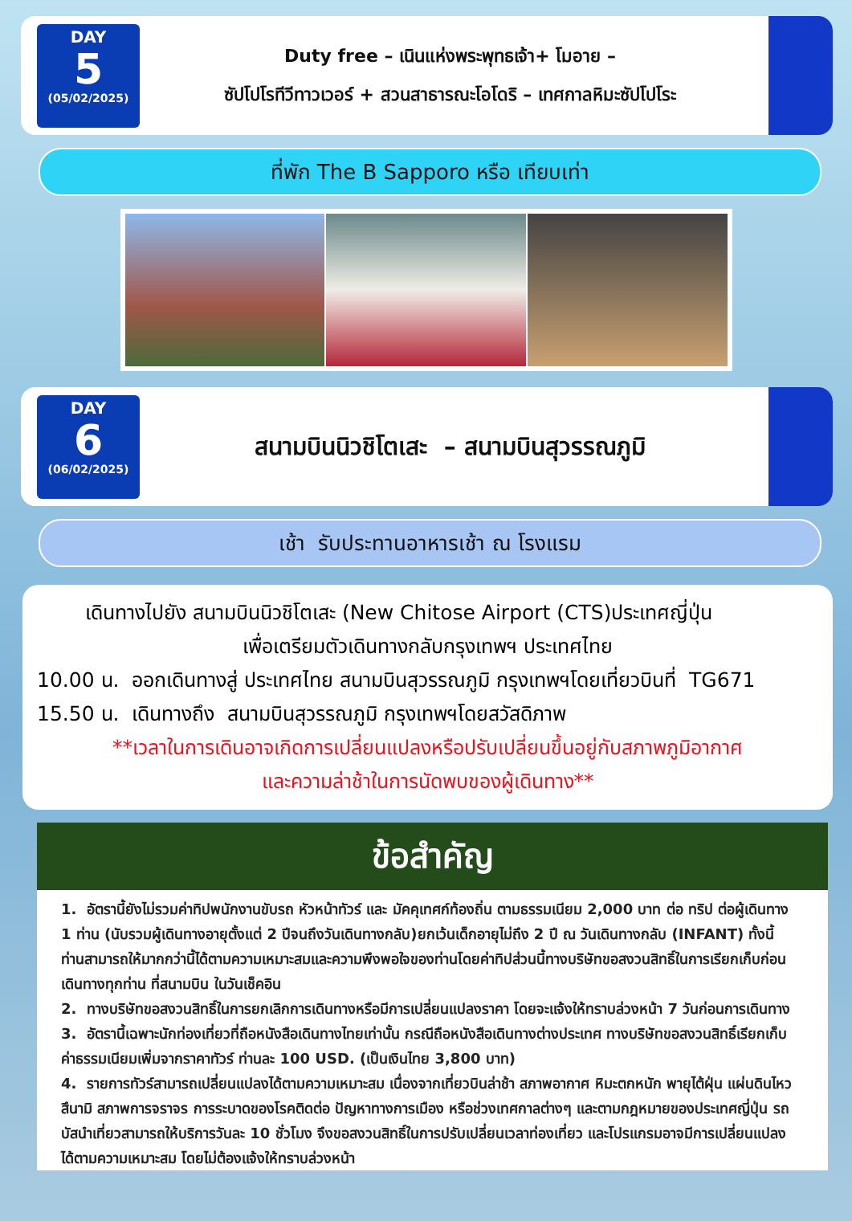DAY
5
(05/02/2025)
Duty free – เนินแห่งพระพุทธเจ้า+ โมอาย –
ซัปโปโรทีวีทาวเวอร์ + สวนสาธารณะโอโดริ – เทศกาลหิมะซัปโปโระ
ที่พัก The B Sapporo หรือ เทียบเท่า
DAY
6
(06/02/2025)
สนามบินนิวชิโตเสะ – สนามบินสุวรรณภูมิ
เช้า รับประทานอาหารเช้า ณ โรงแรม
เดินทางไปยัง สนามบินนิวชิโตเสะ (New Chitose Airport (CTS)ประเทศญี่ปุ่น
เพื่อเตรียมตัวเดินทางกลับกรุงเทพฯ ประเทศไทย
10.00 น. ออกเดินทางสู่ ประเทศไทย สนามบินสุวรรณภูมิ กรุงเทพฯโดยเที่ยวบินที่ TG671
15.50 น. เดินทางถึง สนามบินสุวรรณภูมิ กรุงเทพฯโดยสวัสดิภาพ
**เวลาในการเดินอาจเกิดการเปลี่ยนแปลงหรือปรับเปลี่ยนขึ้นอยู่กับสภาพภูมิอากาศ
และความล่าช้าในการนัดพบของผู้เดินทาง**
ข้อสำคัญ
1. อัตรานี้ยังไม่รวมค่าทิปพนักงานขับรถ หัวหน้าทัวร์ และ มัคคุเทศก์ท้องถิ่น ตามธรรมเนียม 2,000 บาท ต่อ ทริป ต่อผู้เดินทาง 1 ท่าน (นับรวมผู้เดินทางอายุตั้งแต่ 2 ปีจนถึงวันเดินทางกลับ)ยกเว้นเด็กอายุไม่ถึง 2 ปี ณ วันเดินทางกลับ (INFANT) ทั้งนี้ท่านสามารถให้มากกว่านี้ได้ตามความเหมาะสมและความพึงพอใจของท่านโดยค่าทิปส่วนนี้ทางบริษัทขอสงวนสิทธิ์ในการเรียกเก็บก่อนเดินทางทุกท่าน ที่สนามบิน ในวันเช็คอิน
2. ทางบริษัทขอสงวนสิทธิ์ในการยกเลิกการเดินทางหรือมีการเปลี่ยนแปลงราคา โดยจะแจ้งให้ทราบล่วงหน้า 7 วันก่อนการเดินทาง
3. อัตรานี้เฉพาะนักท่องเที่ยวที่ถือหนังสือเดินทางไทยเท่านั้น กรณีถือหนังสือเดินทางต่างประเทศ ทางบริษัทขอสงวนสิทธิ์เรียกเก็บค่าธรรมเนียมเพิ่มจากราคาทัวร์ ท่านละ 100 USD. (เป็นเงินไทย 3,800 บาท)
4. รายการทัวร์สามารถเปลี่ยนแปลงได้ตามความเหมาะสม เนื่องจากเที่ยวบินล่าช้า สภาพอากาศ หิมะตกหนัก พายุไต้ฝุ่น แผ่นดินไหว สึนามิ สภาพการจราจร การระบาดของโรคติดต่อ ปัญหาทางการเมือง หรือช่วงเทศกาลต่างๆ และตามกฎหมายของประเทศญี่ปุ่น รถบัสนำเที่ยวสามารถให้บริการวันละ 10 ชั่วโมง จึงขอสงวนสิทธิ์ในการปรับเปลี่ยนเวลาท่องเที่ยว และโปรแกรมอาจมีการเปลี่ยนแปลงได้ตามความเหมาะสม โดยไม่ต้องแจ้งให้ทราบล่วงหน้า